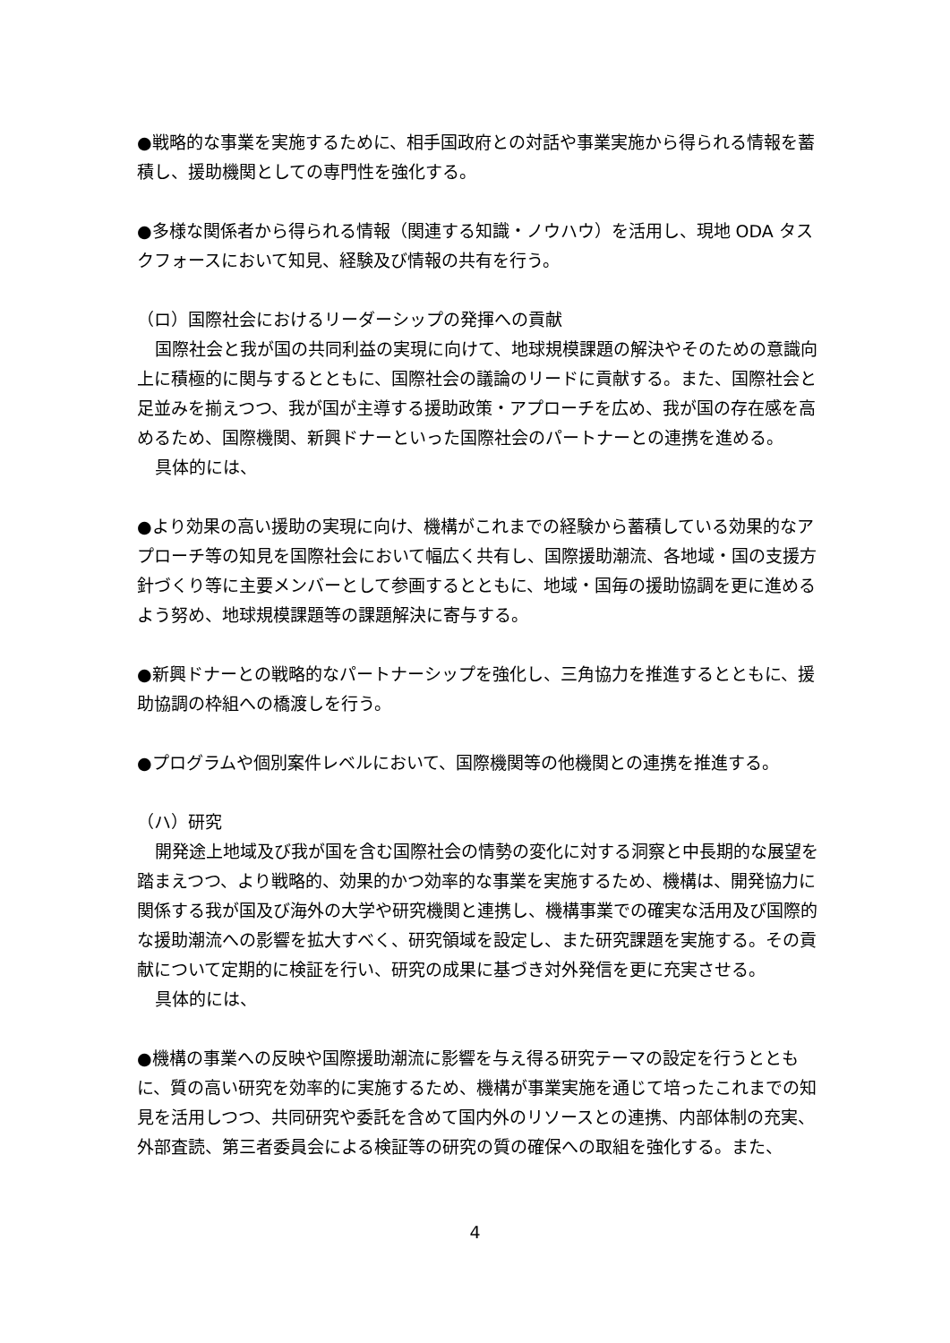●戦略的な事業を実施するために、相手国政府との対話や事業実施から得られる情報を蓄積し、援助機関としての専門性を強化する。
●多様な関係者から得られる情報（関連する知識・ノウハウ）を活用し、現地 ODA タスクフォースにおいて知見、経験及び情報の共有を行う。
（ロ）国際社会におけるリーダーシップの発揮への貢献
国際社会と我が国の共同利益の実現に向けて、地球規模課題の解決やそのための意識向上に積極的に関与するとともに、国際社会の議論のリードに貢献する。また、国際社会と足並みを揃えつつ、我が国が主導する援助政策・アプローチを広め、我が国の存在感を高めるため、国際機関、新興ドナーといった国際社会のパートナーとの連携を進める。
具体的には、
●より効果の高い援助の実現に向け、機構がこれまでの経験から蓄積している効果的なアプローチ等の知見を国際社会において幅広く共有し、国際援助潮流、各地域・国の支援方針づくり等に主要メンバーとして参画するとともに、地域・国毎の援助協調を更に進めるよう努め、地球規模課題等の課題解決に寄与する。
●新興ドナーとの戦略的なパートナーシップを強化し、三角協力を推進するとともに、援助協調の枠組への橋渡しを行う。
●プログラムや個別案件レベルにおいて、国際機関等の他機関との連携を推進する。
（ハ）研究
開発途上地域及び我が国を含む国際社会の情勢の変化に対する洞察と中長期的な展望を踏まえつつ、より戦略的、効果的かつ効率的な事業を実施するため、機構は、開発協力に関係する我が国及び海外の大学や研究機関と連携し、機構事業での確実な活用及び国際的な援助潮流への影響を拡大すべく、研究領域を設定し、また研究課題を実施する。その貢献について定期的に検証を行い、研究の成果に基づき対外発信を更に充実させる。
具体的には、
●機構の事業への反映や国際援助潮流に影響を与え得る研究テーマの設定を行うとともに、質の高い研究を効率的に実施するため、機構が事業実施を通じて培ったこれまでの知見を活用しつつ、共同研究や委託を含めて国内外のリソースとの連携、内部体制の充実、外部査読、第三者委員会による検証等の研究の質の確保への取組を強化する。また、
4